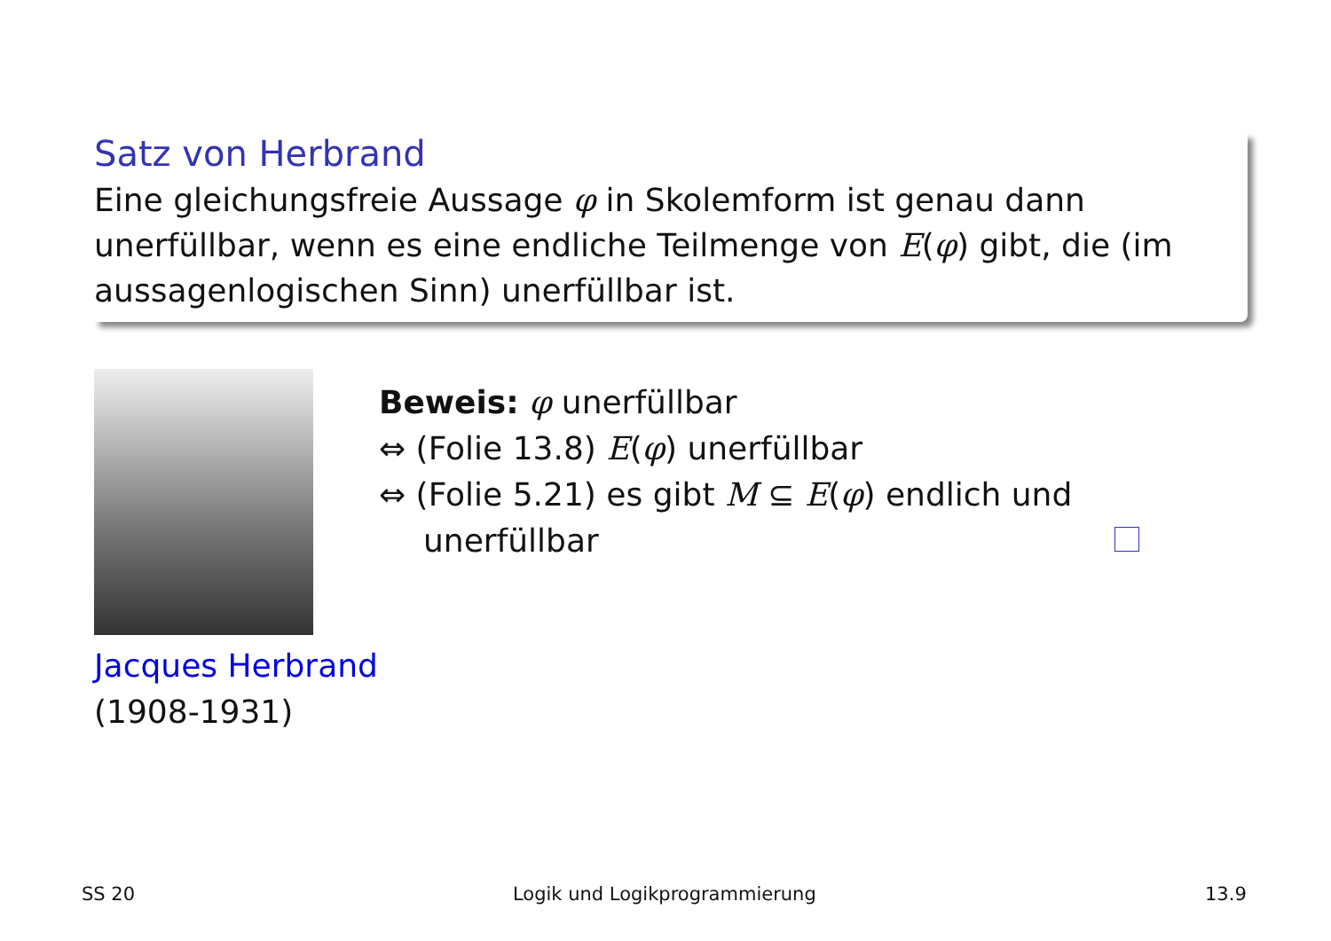Satz von Herbrand
Eine gleichungsfreie Aussage φ in Skolemform ist genau dann unerfüllbar, wenn es eine endliche Teilmenge von E(φ) gibt, die (im aussagenlogischen Sinn) unerfüllbar ist.
Jacques Herbrand
(1908-1931)
Beweis: φ unerfüllbar
⇔ (Folie 13.8) E(φ) unerfüllbar
⇔ (Folie 5.21) es gibt M ⊆ E(φ) endlich und
unerfüllbar
SS 20 Logik und Logikprogrammierung 13.9